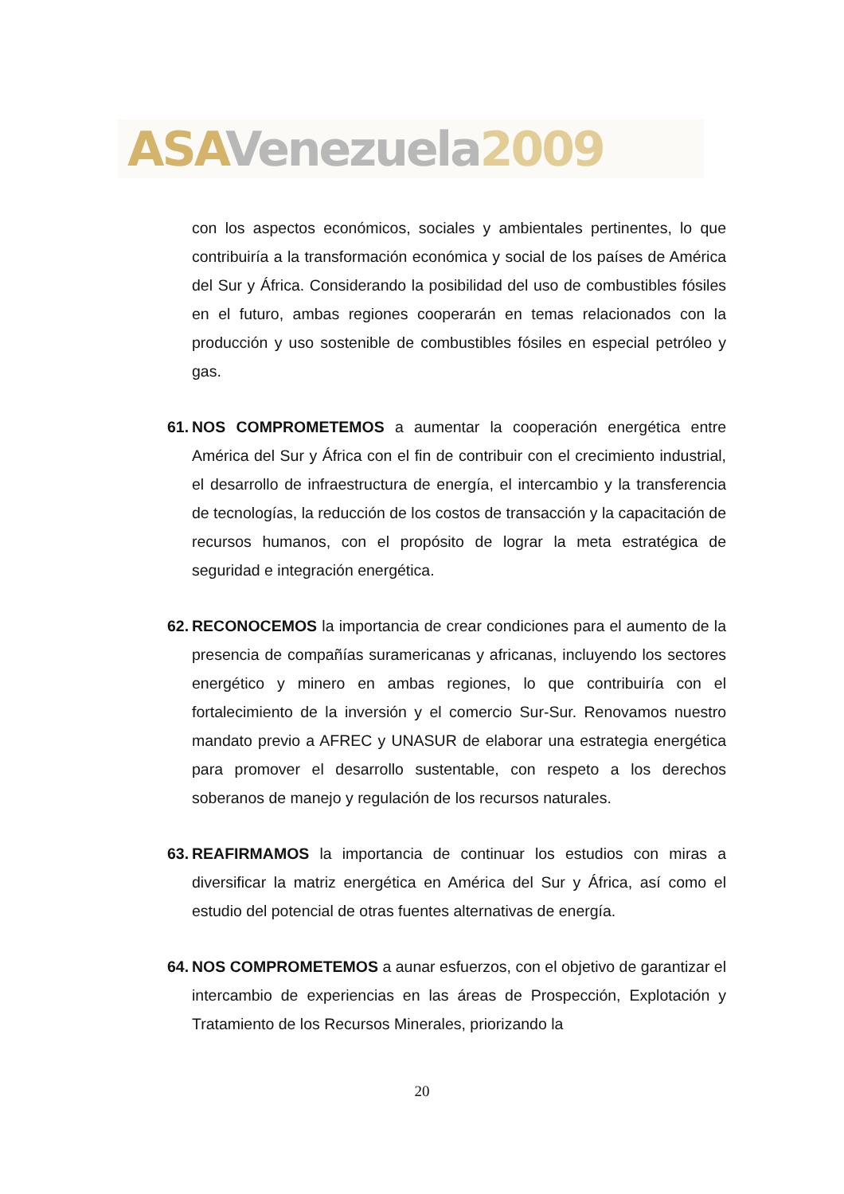ASA Venezuela 2009
con los aspectos económicos, sociales y ambientales pertinentes, lo que contribuiría a la transformación económica y social de los países de América del Sur y África. Considerando la posibilidad del uso de combustibles fósiles en el futuro, ambas regiones cooperarán en temas relacionados con la producción y uso sostenible de combustibles fósiles en especial petróleo y gas.
61.
NOS COMPROMETEMOS a aumentar la cooperación energética entre América del Sur y África con el fin de contribuir con el crecimiento industrial, el desarrollo de infraestructura de energía, el intercambio y la transferencia de tecnologías, la reducción de los costos de transacción y la capacitación de recursos humanos, con el propósito de lograr la meta estratégica de seguridad e integración energética.
62.
RECONOCEMOS la importancia de crear condiciones para el aumento de la presencia de compañías suramericanas y africanas, incluyendo los sectores energético y minero en ambas regiones, lo que contribuiría con el fortalecimiento de la inversión y el comercio Sur-Sur. Renovamos nuestro mandato previo a AFREC y UNASUR de elaborar una estrategia energética para promover el desarrollo sustentable, con respeto a los derechos soberanos de manejo y regulación de los recursos naturales.
63.
REAFIRMAMOS la importancia de continuar los estudios con miras a diversificar la matriz energética en América del Sur y África, así como el estudio del potencial de otras fuentes alternativas de energía.
64.
NOS COMPROMETEMOS a aunar esfuerzos, con el objetivo de garantizar el intercambio de experiencias en las áreas de Prospección, Explotación y Tratamiento de los Recursos Minerales, priorizando la
20